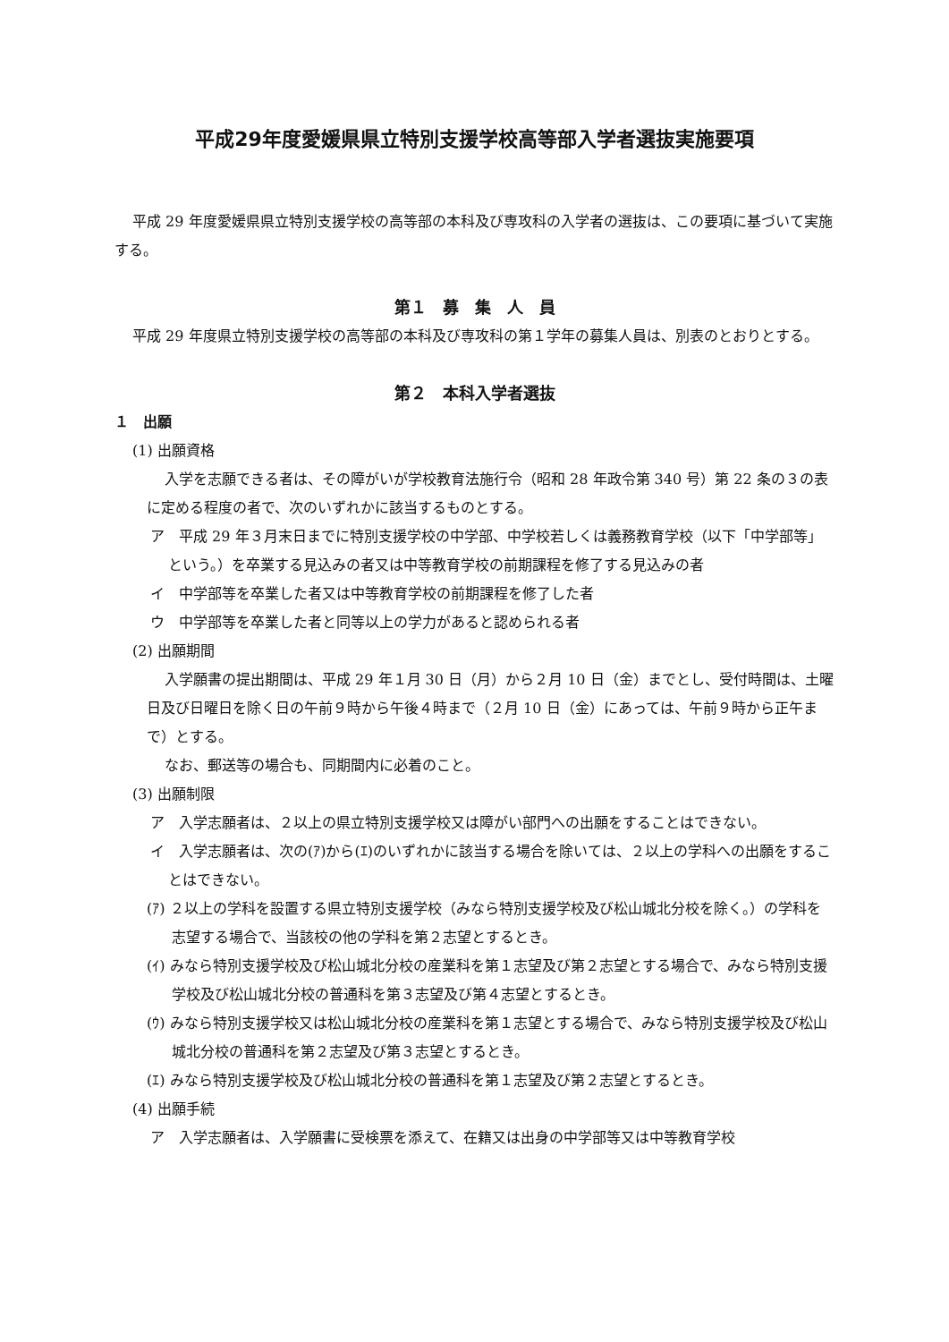平成29年度愛媛県県立特別支援学校高等部入学者選抜実施要項
平成 29 年度愛媛県県立特別支援学校の高等部の本科及び専攻科の入学者の選抜は、この要項に基づいて実施する。
第１　募　集　人　員
平成 29 年度県立特別支援学校の高等部の本科及び専攻科の第１学年の募集人員は、別表のとおりとする。
第２　本科入学者選抜
１　出願
(1) 出願資格
入学を志願できる者は、その障がいが学校教育法施行令（昭和 28 年政令第 340 号）第 22 条の３の表に定める程度の者で、次のいずれかに該当するものとする。
ア　平成 29 年３月末日までに特別支援学校の中学部、中学校若しくは義務教育学校（以下「中学部等」という。）を卒業する見込みの者又は中等教育学校の前期課程を修了する見込みの者
イ　中学部等を卒業した者又は中等教育学校の前期課程を修了した者
ウ　中学部等を卒業した者と同等以上の学力があると認められる者
(2) 出願期間
入学願書の提出期間は、平成 29 年１月 30 日（月）から２月 10 日（金）までとし、受付時間は、土曜日及び日曜日を除く日の午前９時から午後４時まで（２月 10 日（金）にあっては、午前９時から正午まで）とする。
なお、郵送等の場合も、同期間内に必着のこと。
(3) 出願制限
ア　入学志願者は、２以上の県立特別支援学校又は障がい部門への出願をすることはできない。
イ　入学志願者は、次の(ｱ)から(ｴ)のいずれかに該当する場合を除いては、２以上の学科への出願をすることはできない。
(ｱ) ２以上の学科を設置する県立特別支援学校（みなら特別支援学校及び松山城北分校を除く。）の学科を志望する場合で、当該校の他の学科を第２志望とするとき。
(ｲ) みなら特別支援学校及び松山城北分校の産業科を第１志望及び第２志望とする場合で、みなら特別支援学校及び松山城北分校の普通科を第３志望及び第４志望とするとき。
(ｳ) みなら特別支援学校又は松山城北分校の産業科を第１志望とする場合で、みなら特別支援学校及び松山城北分校の普通科を第２志望及び第３志望とするとき。
(ｴ) みなら特別支援学校及び松山城北分校の普通科を第１志望及び第２志望とするとき。
(4) 出願手続
ア　入学志願者は、入学願書に受検票を添えて、在籍又は出身の中学部等又は中等教育学校